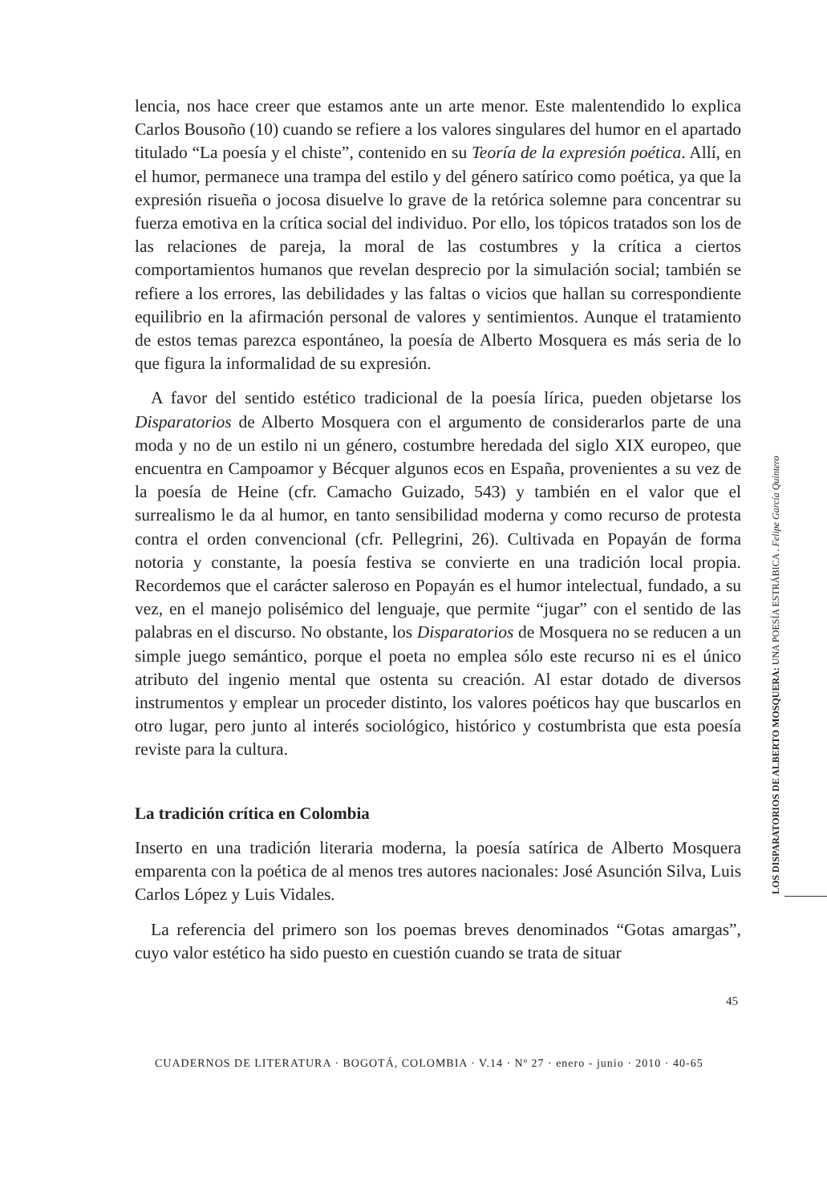lencia, nos hace creer que estamos ante un arte menor. Este malentendido lo explica Carlos Bousoño (10) cuando se refiere a los valores singulares del humor en el apartado titulado “La poesía y el chiste”, contenido en su Teoría de la expresión poética. Allí, en el humor, permanece una trampa del estilo y del género satírico como poética, ya que la expresión risueña o jocosa disuelve lo grave de la retórica solemne para concentrar su fuerza emotiva en la crítica social del individuo. Por ello, los tópicos tratados son los de las relaciones de pareja, la moral de las costumbres y la crítica a ciertos comportamientos humanos que revelan desprecio por la simulación social; también se refiere a los errores, las debilidades y las faltas o vicios que hallan su correspondiente equilibrio en la afirmación personal de valores y sentimientos. Aunque el tratamiento de estos temas parezca espontáneo, la poesía de Alberto Mosquera es más seria de lo que figura la informalidad de su expresión.
A favor del sentido estético tradicional de la poesía lírica, pueden objetarse los Disparatorios de Alberto Mosquera con el argumento de considerarlos parte de una moda y no de un estilo ni un género, costumbre heredada del siglo XIX europeo, que encuentra en Campoamor y Bécquer algunos ecos en España, provenientes a su vez de la poesía de Heine (cfr. Camacho Guizado, 543) y también en el valor que el surrealismo le da al humor, en tanto sensibilidad moderna y como recurso de protesta contra el orden convencional (cfr. Pellegrini, 26). Cultivada en Popayán de forma notoria y constante, la poesía festiva se convierte en una tradición local propia. Recordemos que el carácter saleroso en Popayán es el humor intelectual, fundado, a su vez, en el manejo polisémico del lenguaje, que permite “jugar” con el sentido de las palabras en el discurso. No obstante, los Disparatorios de Mosquera no se reducen a un simple juego semántico, porque el poeta no emplea sólo este recurso ni es el único atributo del ingenio mental que ostenta su creación. Al estar dotado de diversos instrumentos y emplear un proceder distinto, los valores poéticos hay que buscarlos en otro lugar, pero junto al interés sociológico, histórico y costumbrista que esta poesía reviste para la cultura.
La tradición crítica en Colombia
Inserto en una tradición literaria moderna, la poesía satírica de Alberto Mosquera emparenta con la poética de al menos tres autores nacionales: José Asunción Silva, Luis Carlos López y Luis Vidales.
La referencia del primero son los poemas breves denominados “Gotas amargas”, cuyo valor estético ha sido puesto en cuestión cuando se trata de situar
LOS DISPARATORIOS DE ALBERTO MOSQUERA: UNA POESÍA ESTRÁBICA . Felipe García Quintero
45
CUADERNOS DE LITERATURA · BOGOTÁ, COLOMBIA · V.14 · Nº 27 · enero - junio · 2010 · 40-65